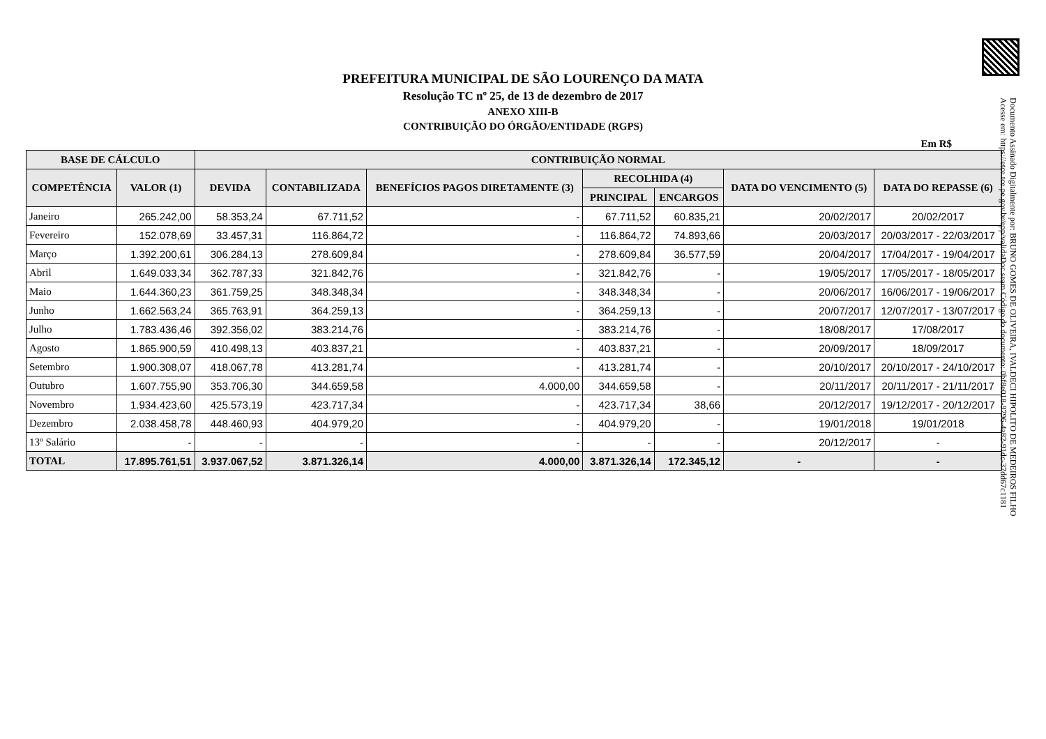Documento Assinado Digitalmente por: BRUNO GOMES DE OLIVEIRA, IVALDECI HIPOLITO DE MEDEIROS FILHO
Acesse em: https://etce.tce.pe.gov.br/epp/validaDoc.seam Código do documento: 0bf8e018-9796-4a82-91dc-37dd67c1181
PREFEITURA MUNICIPAL DE SÃO LOURENÇO DA MATA
Resolução TC nº 25, de 13 de dezembro de 2017
ANEXO XIII-B
CONTRIBUIÇÃO DO ÓRGÃO/ENTIDADE (RGPS)
Em R$
| BASE DE CÁLCULO | | CONTRIBUIÇÃO NORMAL | | | | | | |
| --- | --- | --- | --- | --- | --- | --- | --- | --- |
| COMPETÊNCIA | VALOR (1) | DEVIDA | CONTABILIZADA | BENEFÍCIOS PAGOS DIRETAMENTE (3) | RECOLHIDA (4) | | DATA DO VENCIMENTO (5) | DATA DO REPASSE (6) |
| | | | | | PRINCIPAL | ENCARGOS | | |
| Janeiro | 265.242,00 | 58.353,24 | 67.711,52 | - | 67.711,52 | 60.835,21 | 20/02/2017 | 20/02/2017 |
| Fevereiro | 152.078,69 | 33.457,31 | 116.864,72 | - | 116.864,72 | 74.893,66 | 20/03/2017 | 20/03/2017 - 22/03/2017 |
| Março | 1.392.200,61 | 306.284,13 | 278.609,84 | - | 278.609,84 | 36.577,59 | 20/04/2017 | 17/04/2017 - 19/04/2017 |
| Abril | 1.649.033,34 | 362.787,33 | 321.842,76 | - | 321.842,76 | - | 19/05/2017 | 17/05/2017 - 18/05/2017 |
| Maio | 1.644.360,23 | 361.759,25 | 348.348,34 | - | 348.348,34 | - | 20/06/2017 | 16/06/2017 - 19/06/2017 |
| Junho | 1.662.563,24 | 365.763,91 | 364.259,13 | - | 364.259,13 | - | 20/07/2017 | 12/07/2017 - 13/07/2017 |
| Julho | 1.783.436,46 | 392.356,02 | 383.214,76 | - | 383.214,76 | - | 18/08/2017 | 17/08/2017 |
| Agosto | 1.865.900,59 | 410.498,13 | 403.837,21 | - | 403.837,21 | - | 20/09/2017 | 18/09/2017 |
| Setembro | 1.900.308,07 | 418.067,78 | 413.281,74 | - | 413.281,74 | - | 20/10/2017 | 20/10/2017 - 24/10/2017 |
| Outubro | 1.607.755,90 | 353.706,30 | 344.659,58 | 4.000,00 | 344.659,58 | - | 20/11/2017 | 20/11/2017 - 21/11/2017 |
| Novembro | 1.934.423,60 | 425.573,19 | 423.717,34 | - | 423.717,34 | 38,66 | 20/12/2017 | 19/12/2017 - 20/12/2017 |
| Dezembro | 2.038.458,78 | 448.460,93 | 404.979,20 | - | 404.979,20 | - | 19/01/2018 | 19/01/2018 |
| 13º Salário | - | - | - | - | - | - | 20/12/2017 | - |
| TOTAL | 17.895.761,51 | 3.937.067,52 | 3.871.326,14 | 4.000,00 | 3.871.326,14 | 172.345,12 | - | - |